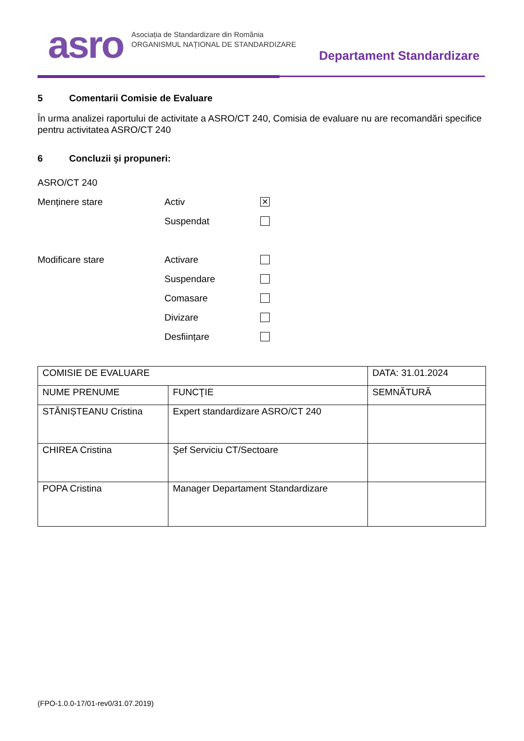asro
Asociația de Standardizare din România
ORGANISMUL NAȚIONAL DE STANDARDIZARE
Departament Standardizare
5 Comentarii Comisie de Evaluare
În urma analizei raportului de activitate a ASRO/CT 240, Comisia de evaluare nu are recomandări specifice pentru activitatea ASRO/CT 240
6 Concluzii şi propuneri:
ASRO/CT 240
Menținere stare Activ
✕
Suspendat
Modificare stare Activare
Suspendare
Comasare
Divizare
Desființare
| COMISIE DE EVALUARE | | DATA: 31.01.2024 |
| NUME PRENUME | FUNCŢIE | SEMNĂTURĂ |
| STĂNIȘTEANU Cristina | Expert standardizare ASRO/CT 240 | |
| CHIREA Cristina | Şef Serviciu CT/Sectoare | |
| POPA Cristina | Manager Departament Standardizare | |
(FPO-1.0.0-17/01-rev0/31.07.2019)